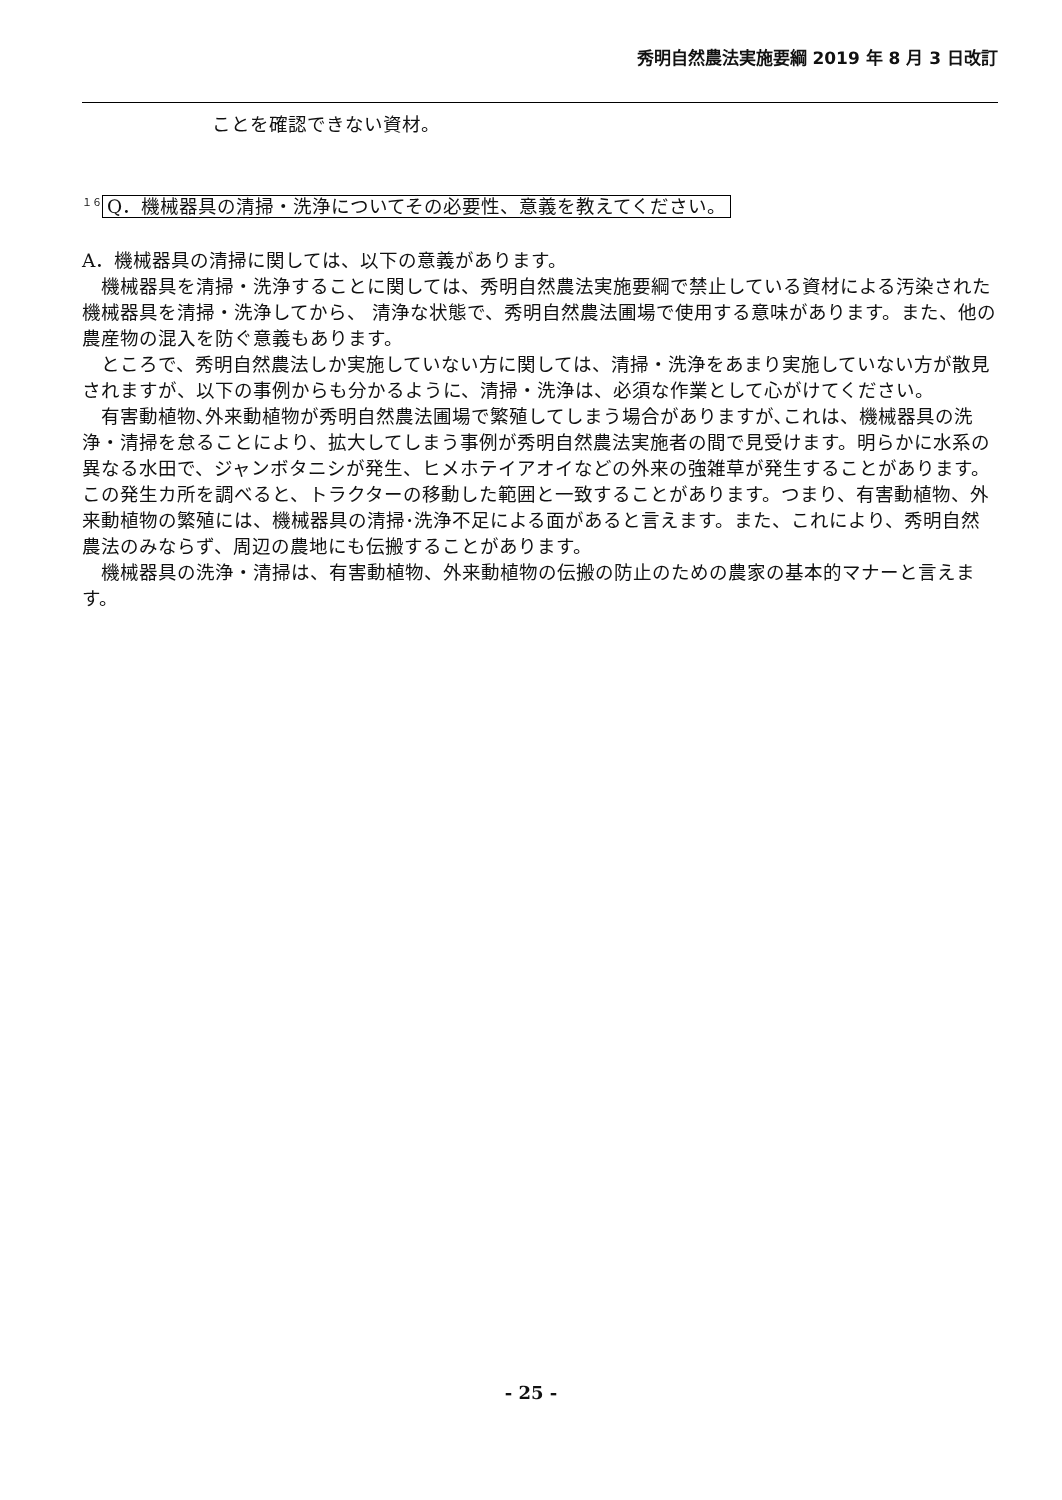秀明自然農法実施要綱 2019 年 8 月 3 日改訂
ことを確認できない資材。
<sup>１６</sup> Q．機械器具の清掃・洗浄についてその必要性、意義を教えてください。
A．機械器具の清掃に関しては、以下の意義があります。
 機械器具を清掃・洗浄することに関しては、秀明自然農法実施要綱で禁止している資材による汚染された機械器具を清掃・洗浄してから、 清浄な状態で、秀明自然農法圃場で使用する意味があります。また、他の農産物の混入を防ぐ意義もあります。
 ところで、秀明自然農法しか実施していない方に関しては、清掃・洗浄をあまり実施していない方が散見されますが、以下の事例からも分かるように、清掃・洗浄は、必須な作業として心がけてください。
 有害動植物､外来動植物が秀明自然農法圃場で繁殖してしまう場合がありますが､これは、機械器具の洗浄・清掃を怠ることにより、拡大してしまう事例が秀明自然農法実施者の間で見受けます。明らかに水系の異なる水田で、ジャンボタニシが発生、ヒメホテイアオイなどの外来の強雑草が発生することがあります。この発生カ所を調べると、トラクターの移動した範囲と一致することがあります。つまり、有害動植物、外来動植物の繁殖には、機械器具の清掃･洗浄不足による面があると言えます。また、これにより、秀明自然農法のみならず、周辺の農地にも伝搬することがあります。
 機械器具の洗浄・清掃は、有害動植物、外来動植物の伝搬の防止のための農家の基本的マナーと言えます。
- 25 -